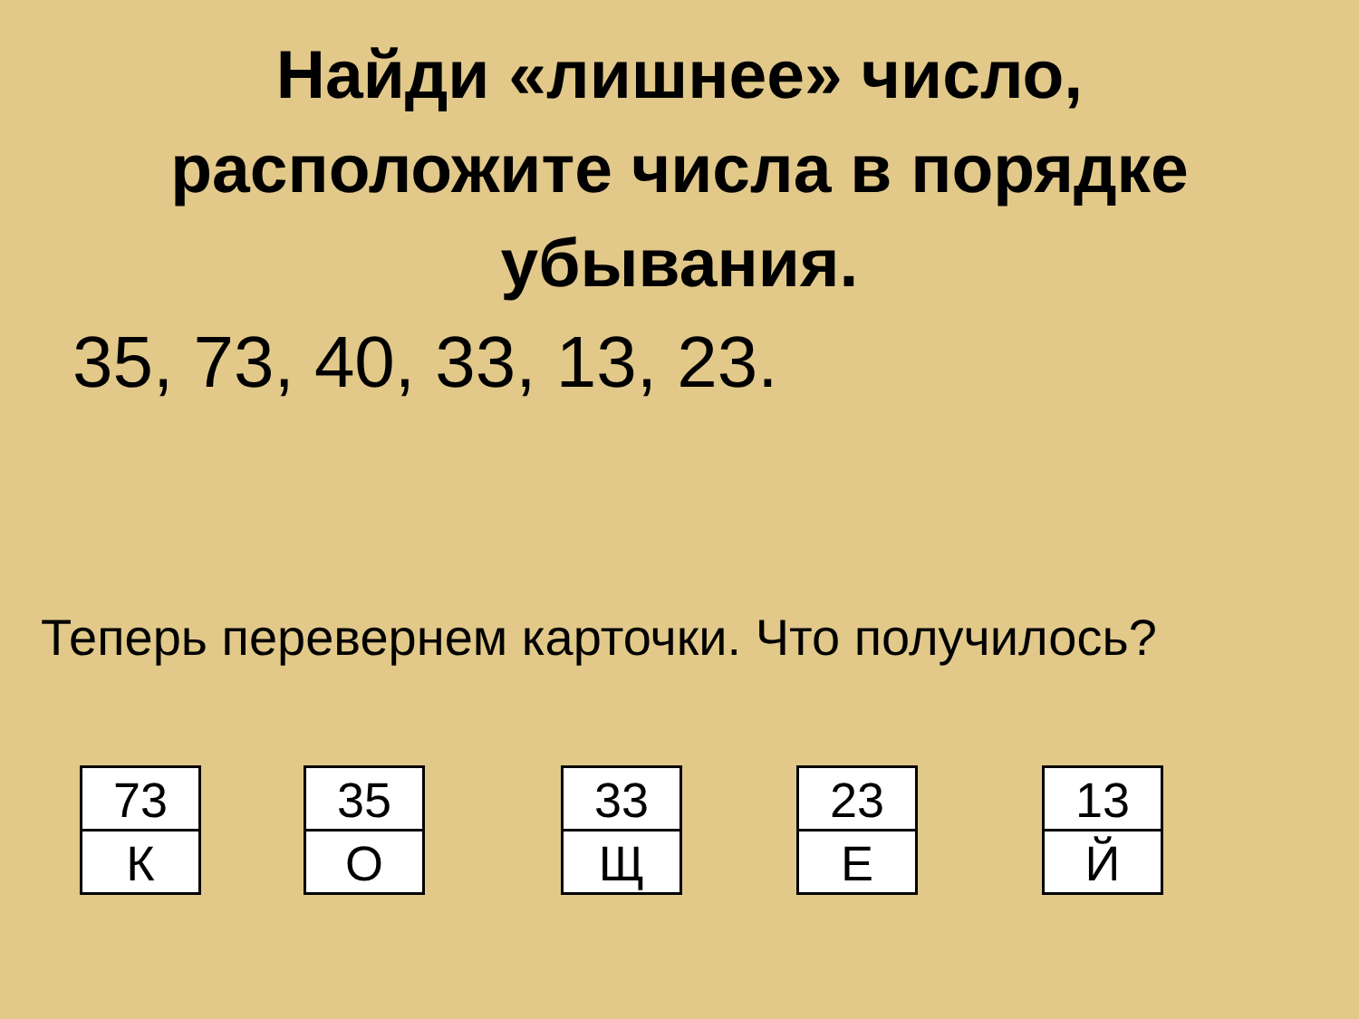Найди «лишнее» число,
расположите числа в порядке
убывания.
35, 73, 40, 33, 13, 23.
Теперь перевернем карточки. Что получилось?
73
К
35
О
33
Щ
23
Е
13
Й